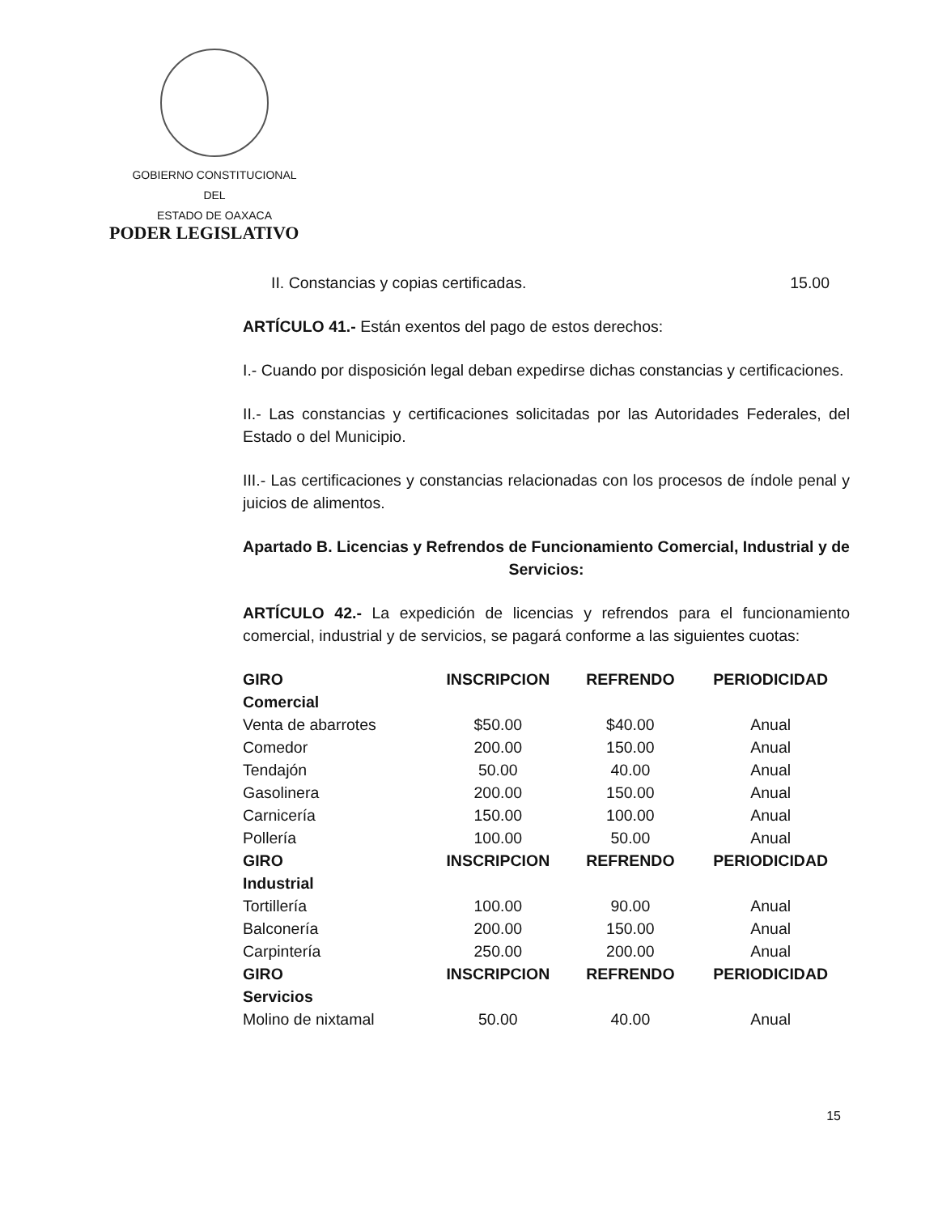GOBIERNO CONSTITUCIONAL
DEL
ESTADO DE OAXACA
PODER LEGISLATIVO
II. Constancias y copias certificadas. 15.00
ARTÍCULO 41.- Están exentos del pago de estos derechos:
I.- Cuando por disposición legal deban expedirse dichas constancias y certificaciones.
II.- Las constancias y certificaciones solicitadas por las Autoridades Federales, del Estado o del Municipio.
III.- Las certificaciones y constancias relacionadas con los procesos de índole penal y juicios de alimentos.
Apartado B. Licencias y Refrendos de Funcionamiento Comercial, Industrial y de Servicios:
ARTÍCULO 42.- La expedición de licencias y refrendos para el funcionamiento comercial, industrial y de servicios, se pagará conforme a las siguientes cuotas:
| GIRO | INSCRIPCION | REFRENDO | PERIODICIDAD |
| --- | --- | --- | --- |
| Comercial | | | |
| Venta de abarrotes | $50.00 | $40.00 | Anual |
| Comedor | 200.00 | 150.00 | Anual |
| Tendajón | 50.00 | 40.00 | Anual |
| Gasolinera | 200.00 | 150.00 | Anual |
| Carnicería | 150.00 | 100.00 | Anual |
| Pollería | 100.00 | 50.00 | Anual |
| GIRO | INSCRIPCION | REFRENDO | PERIODICIDAD |
| Industrial | | | |
| Tortillería | 100.00 | 90.00 | Anual |
| Balconería | 200.00 | 150.00 | Anual |
| Carpintería | 250.00 | 200.00 | Anual |
| GIRO | INSCRIPCION | REFRENDO | PERIODICIDAD |
| Servicios | | | |
| Molino de nixtamal | 50.00 | 40.00 | Anual |
15